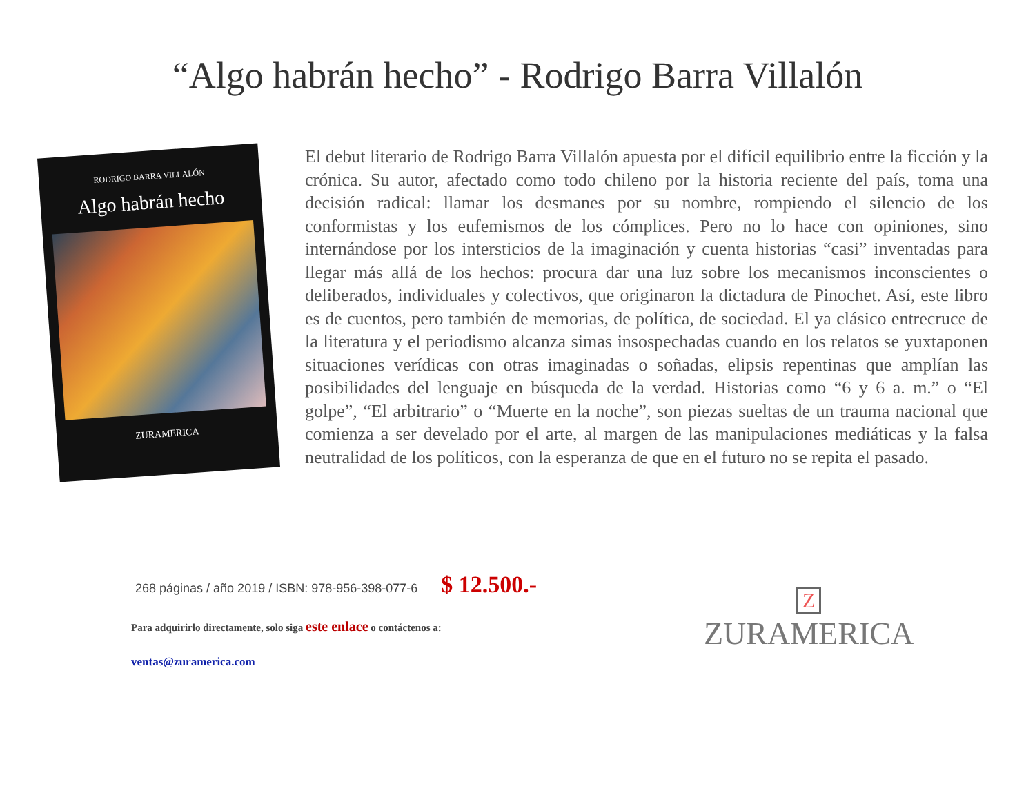“Algo habrán hecho” - Rodrigo Barra Villalón
RODRIGO BARRA VILLALÓN
Algo habrán hecho
ZURAMERICA
El debut literario de Rodrigo Barra Villalón apuesta por el difícil equilibrio entre la ficción y la crónica. Su autor, afectado como todo chileno por la historia reciente del país, toma una decisión radical: llamar los desmanes por su nombre, rompiendo el silencio de los conformistas y los eufemismos de los cómplices. Pero no lo hace con opiniones, sino internándose por los intersticios de la imaginación y cuenta historias “casi” inventadas para llegar más allá de los hechos: procura dar una luz sobre los mecanismos inconscientes o deliberados, individuales y colectivos, que originaron la dictadura de Pinochet. Así, este libro es de cuentos, pero también de memorias, de política, de sociedad. El ya clásico entrecruce de la literatura y el periodismo alcanza simas insospechadas cuando en los relatos se yuxtaponen situaciones verídicas con otras imaginadas o soñadas, elipsis repentinas que amplían las posibilidades del lenguaje en búsqueda de la verdad. Historias como “6 y 6 a. m.” o “El golpe”, “El arbitrario” o “Muerte en la noche”, son piezas sueltas de un trauma nacional que comienza a ser develado por el arte, al margen de las manipulaciones mediáticas y la falsa neutralidad de los políticos, con la esperanza de que en el futuro no se repita el pasado.
268 páginas / año 2019 / ISBN: 978-956-398-077-6 $ 12.500.-
Para adquirirlo directamente, solo siga este enlace o contáctenos a:
ventas@zuramerica.com
Z
ZURAMERICA